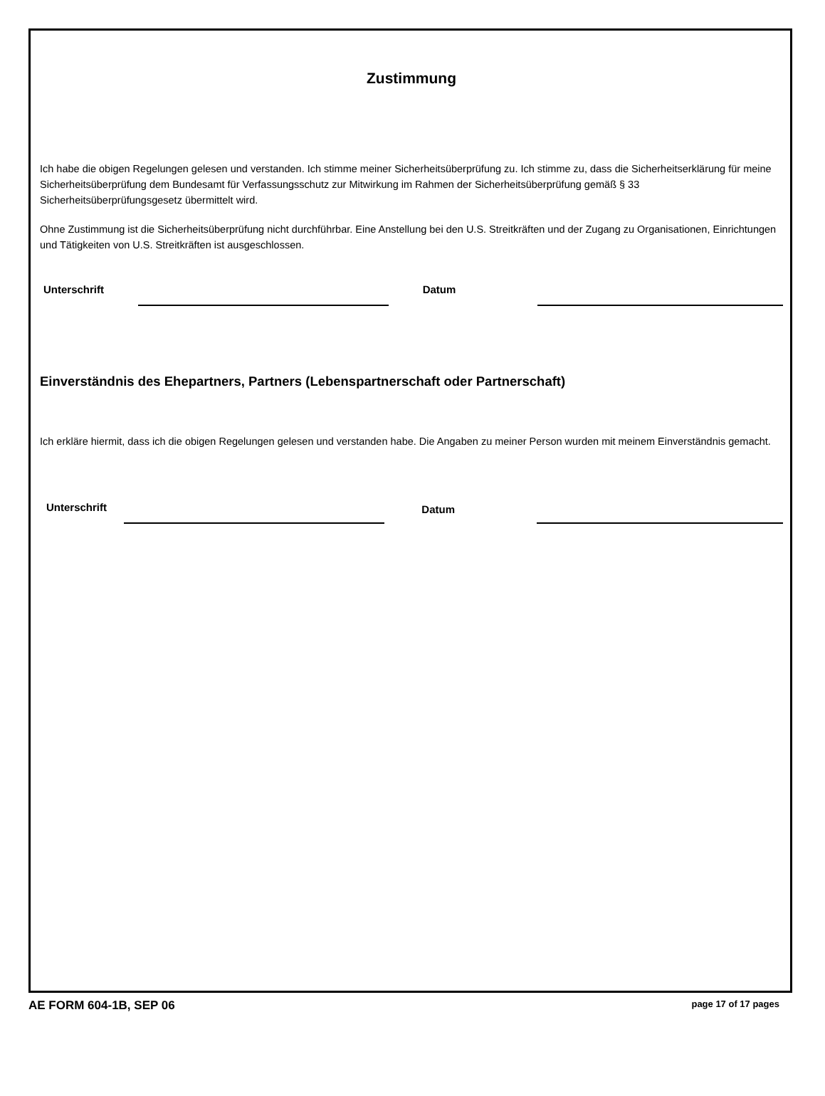Zustimmung
Ich habe die obigen Regelungen gelesen und verstanden. Ich stimme meiner Sicherheitsüberprüfung zu. Ich stimme zu, dass die Sicherheitserklärung für meine Sicherheitsüberprüfung dem Bundesamt für Verfassungsschutz zur Mitwirkung im Rahmen der Sicherheitsüberprüfung gemäß § 33 Sicherheitsüberprüfungsgesetz übermittelt wird.
Ohne Zustimmung ist die Sicherheitsüberprüfung nicht durchführbar. Eine Anstellung bei den U.S. Streitkräften und der Zugang zu Organisationen, Einrichtungen und Tätigkeiten von U.S. Streitkräften ist ausgeschlossen.
Unterschrift Datum
Einverständnis des Ehepartners, Partners (Lebenspartnerschaft oder Partnerschaft)
Ich erkläre hiermit, dass ich die obigen Regelungen gelesen und verstanden habe. Die Angaben zu meiner Person wurden mit meinem Einverständnis gemacht.
Unterschrift Datum
AE FORM 604-1B, SEP 06 page 17 of 17 pages